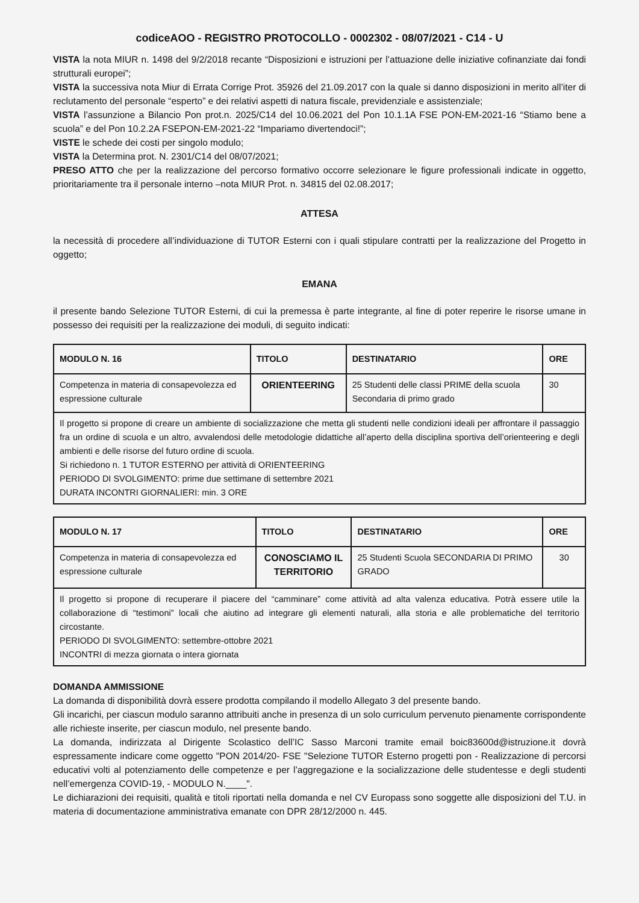codiceAOO - REGISTRO PROTOCOLLO - 0002302 - 08/07/2021 - C14 - U
VISTA la nota MIUR n. 1498 del 9/2/2018 recante “Disposizioni e istruzioni per l’attuazione delle iniziative cofinanziate dai fondi strutturali europei”;
VISTA la successiva nota Miur di Errata Corrige Prot. 35926 del 21.09.2017 con la quale si danno disposizioni in merito all’iter di reclutamento del personale “esperto” e dei relativi aspetti di natura fiscale, previdenziale e assistenziale;
VISTA l’assunzione a Bilancio Pon prot.n. 2025/C14 del 10.06.2021 del Pon 10.1.1A FSE PON-EM-2021-16 “Stiamo bene a scuola” e del Pon 10.2.2A FSEPON-EM-2021-22 “Impariamo divertendoci!”;
VISTE le schede dei costi per singolo modulo;
VISTA la Determina prot. N. 2301/C14 del 08/07/2021;
PRESO ATTO che per la realizzazione del percorso formativo occorre selezionare le figure professionali indicate in oggetto, prioritariamente tra il personale interno –nota MIUR Prot. n. 34815 del 02.08.2017;
ATTESA
la necessità di procedere all’individuazione di TUTOR Esterni con i quali stipulare contratti per la realizzazione del Progetto in oggetto;
EMANA
il presente bando Selezione TUTOR Esterni, di cui la premessa è parte integrante, al fine di poter reperire le risorse umane in possesso dei requisiti per la realizzazione dei moduli, di seguito indicati:
| MODULO N. 16 | TITOLO | DESTINATARIO | ORE |
| --- | --- | --- | --- |
| Competenza in materia di consapevolezza ed espressione culturale | ORIENTEERING | 25 Studenti delle classi PRIME della scuola Secondaria di primo grado | 30 |
| Il progetto si propone di creare un ambiente di socializzazione che metta gli studenti nelle condizioni ideali per affrontare il passaggio fra un ordine di scuola e un altro, avvalendosi delle metodologie didattiche all’aperto della disciplina sportiva dell’orienteering e degli ambienti e delle risorse del futuro ordine di scuola. Si richiedono n. 1 TUTOR ESTERNO per attività di ORIENTEERING PERIODO DI SVOLGIMENTO: prime due settimane di settembre 2021 DURATA INCONTRI GIORNALIERI: min. 3 ORE | | | |
| MODULO N. 17 | TITOLO | DESTINATARIO | ORE |
| --- | --- | --- | --- |
| Competenza in materia di consapevolezza ed espressione culturale | CONOSCIAMO IL TERRITORIO | 25 Studenti Scuola SECONDARIA DI PRIMO GRADO | 30 |
| Il progetto si propone di recuperare il piacere del “camminare” come attività ad alta valenza educativa. Potrà essere utile la collaborazione di “testimoni” locali che aiutino ad integrare gli elementi naturali, alla storia e alle problematiche del territorio circostante. PERIODO DI SVOLGIMENTO: settembre-ottobre 2021 INCONTRI di mezza giornata o intera giornata | | | |
DOMANDA AMMISSIONE
La domanda di disponibilità dovrà essere prodotta compilando il modello Allegato 3 del presente bando.
Gli incarichi, per ciascun modulo saranno attribuiti anche in presenza di un solo curriculum pervenuto pienamente corrispondente alle richieste inserite, per ciascun modulo, nel presente bando.
La domanda, indirizzata al Dirigente Scolastico dell’IC Sasso Marconi tramite email boic83600d@istruzione.it dovrà espressamente indicare come oggetto "PON 2014/20- FSE "Selezione TUTOR Esterno progetti pon - Realizzazione di percorsi educativi volti al potenziamento delle competenze e per l’aggregazione e la socializzazione delle studentesse e degli studenti nell’emergenza COVID-19, - MODULO N.____".
Le dichiarazioni dei requisiti, qualità e titoli riportati nella domanda e nel CV Europass sono soggette alle disposizioni del T.U. in materia di documentazione amministrativa emanate con DPR 28/12/2000 n. 445.